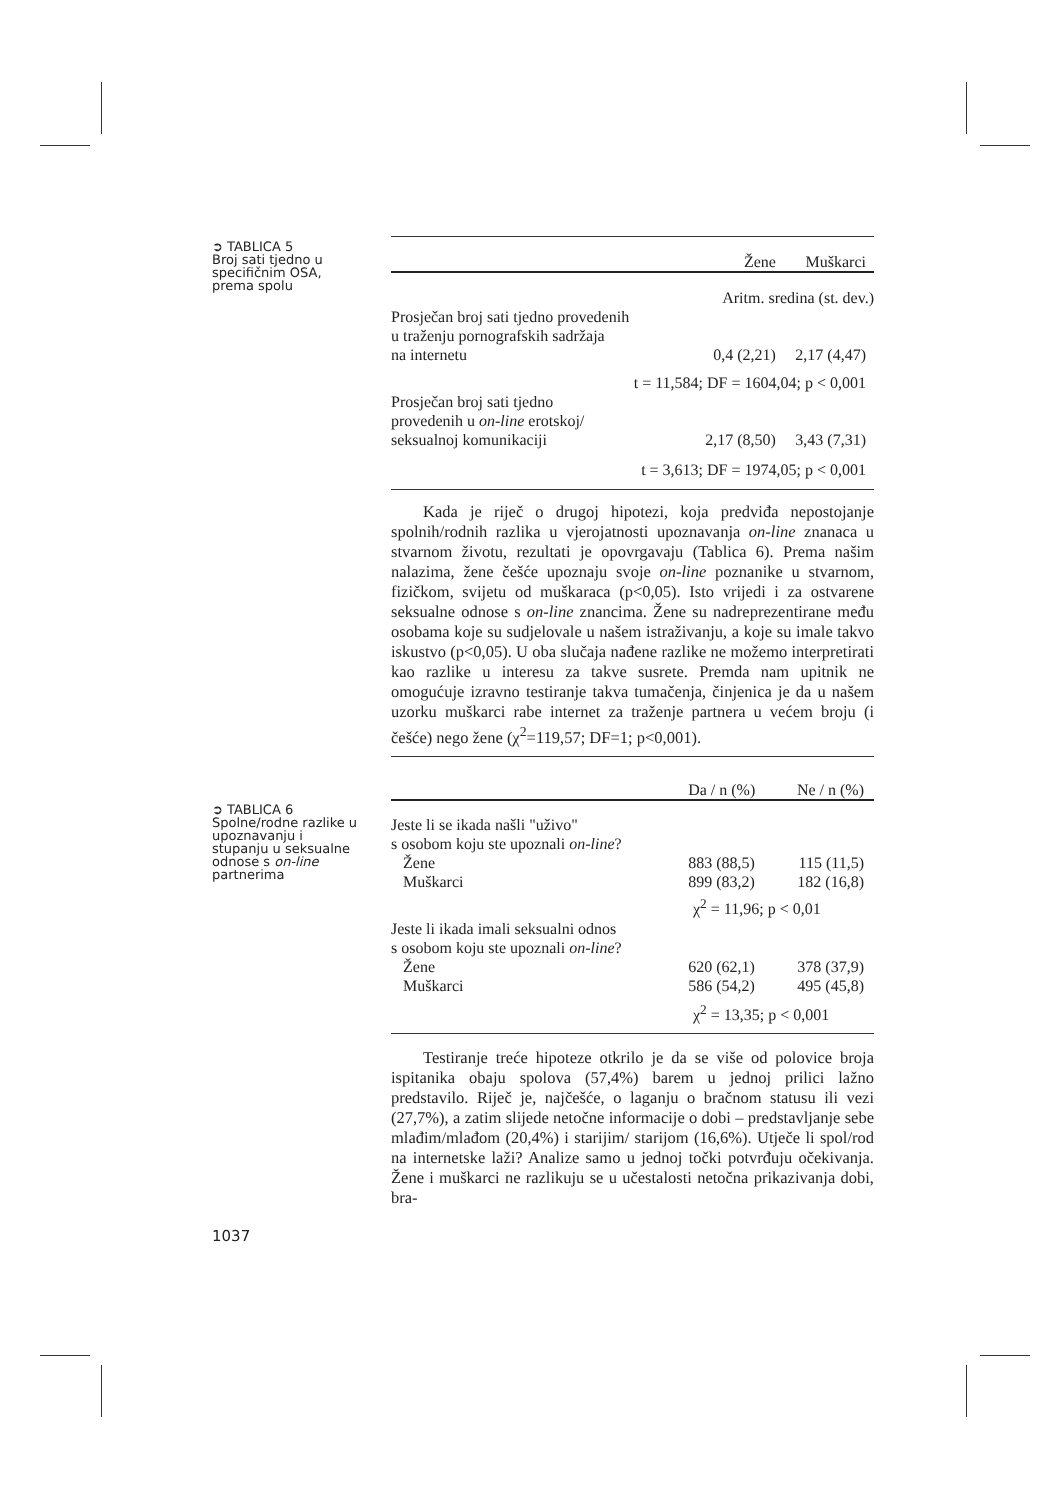➲ TABLICA 5
Broj sati tjedno u specifičnim OSA, prema spolu
➲ TABLICA 6
Spolne/rodne razlike u upoznavanju i stupanju u seksualne odnose s on-line partnerima
1037
| | Žene | Muškarci |
| --- | --- | --- |
| Aritm. sredina (st. dev.) | | |
| Prosječan broj sati tjedno provedenih u traženju pornografskih sadržaja na internetu | 0,4 (2,21) | 2,17 (4,47) |
| t = 11,584; DF = 1604,04; p < 0,001 | | |
| Prosječan broj sati tjedno provedenih u on-line erotskoj/ seksualnoj komunikaciji | 2,17 (8,50) | 3,43 (7,31) |
| t = 3,613; DF = 1974,05; p < 0,001 | | |
Kada je riječ o drugoj hipotezi, koja predviđa nepostojanje spolnih/rodnih razlika u vjerojatnosti upoznavanja on-line znanaca u stvarnom životu, rezultati je opovrgavaju (Tablica 6). Prema našim nalazima, žene češće upoznaju svoje on-line poznanike u stvarnom, fizičkom, svijetu od muškaraca (p<0,05). Isto vrijedi i za ostvarene seksualne odnose s on-line znancima. Žene su nadreprezentirane među osobama koje su sudjelovale u našem istraživanju, a koje su imale takvo iskustvo (p<0,05). U oba slučaja nađene razlike ne možemo interpretirati kao razlike u interesu za takve susrete. Premda nam upitnik ne omogućuje izravno testiranje takva tumačenja, činjenica je da u našem uzorku muškarci rabe internet za traženje partnera u većem broju (i češće) nego žene (χ<sup>2</sup>=119,57; DF=1; p<0,001).
| | Da / n (%) | Ne / n (%) |
| --- | --- | --- |
| Jeste li se ikada našli "uživo" s osobom koju ste upoznali on-line ? | | |
| Žene | 883 (88,5) | 115 (11,5) |
| Muškarci | 899 (83,2) | 182 (16,8) |
| χ<sup>2</sup> = 11,96; p < 0,01 | | |
| Jeste li ikada imali seksualni odnos s osobom koju ste upoznali on-line ? | | |
| Žene | 620 (62,1) | 378 (37,9) |
| Muškarci | 586 (54,2) | 495 (45,8) |
| χ<sup>2</sup> = 13,35; p < 0,001 | | |
Testiranje treće hipoteze otkrilo je da se više od polovice broja ispitanika obaju spolova (57,4%) barem u jednoj prilici lažno predstavilo. Riječ je, najčešće, o laganju o bračnom statusu ili vezi (27,7%), a zatim slijede netočne informacije o dobi – predstavljanje sebe mlađim/mlađom (20,4%) i starijim/ starijom (16,6%). Utječe li spol/rod na internetske laži? Analize samo u jednoj točki potvrđuju očekivanja. Žene i muškarci ne razlikuju se u učestalosti netočna prikazivanja dobi, bra-